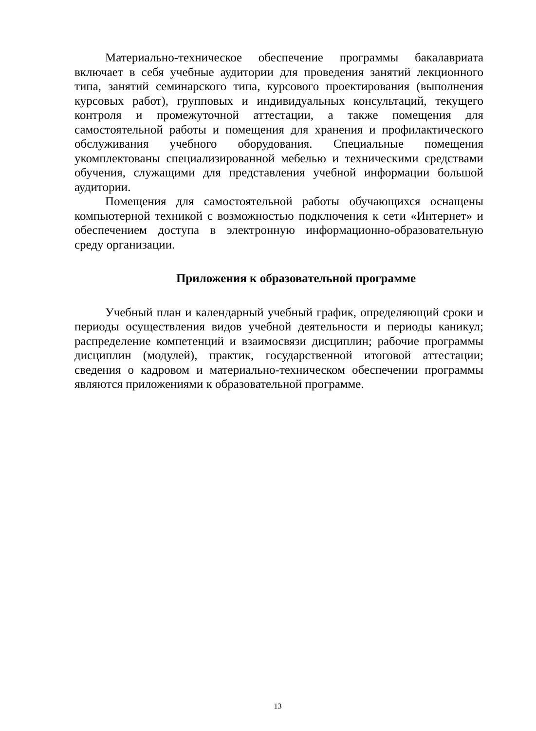Материально-техническое обеспечение программы бакалавриата включает в себя учебные аудитории для проведения занятий лекционного типа, занятий семинарского типа, курсового проектирования (выполнения курсовых работ), групповых и индивидуальных консультаций, текущего контроля и промежуточной аттестации, а также помещения для самостоятельной работы и помещения для хранения и профилактического обслуживания учебного оборудования. Специальные помещения укомплектованы специализированной мебелью и техническими средствами обучения, служащими для представления учебной информации большой аудитории.
Помещения для самостоятельной работы обучающихся оснащены компьютерной техникой с возможностью подключения к сети «Интернет» и обеспечением доступа в электронную информационно-образовательную среду организации.
Приложения к образовательной программе
Учебный план и календарный учебный график, определяющий сроки и периоды осуществления видов учебной деятельности и периоды каникул; распределение компетенций и взаимосвязи дисциплин; рабочие программы дисциплин (модулей), практик, государственной итоговой аттестации; сведения о кадровом и материально-техническом обеспечении программы являются приложениями к образовательной программе.
13